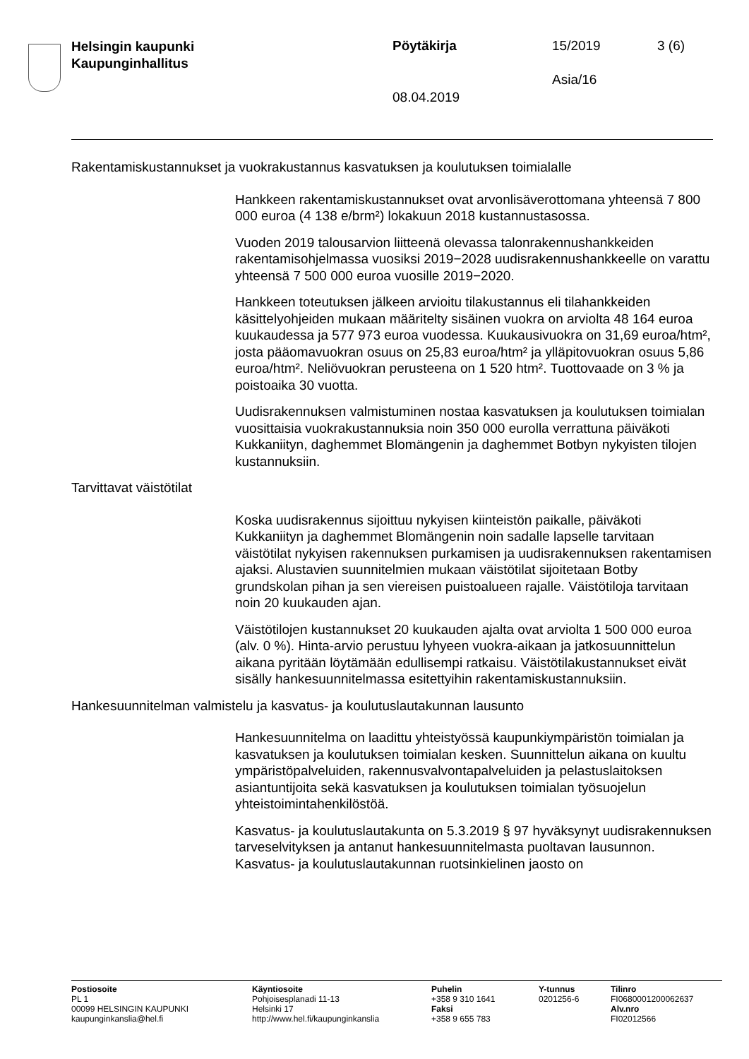Helsingin kaupunki
Kaupunginhallitus
Pöytäkirja 15/2019 3 (6)
Asia/16
08.04.2019
Rakentamiskustannukset ja vuokrakustannus kasvatuksen ja koulutuksen toimialalle
Hankkeen rakentamiskustannukset ovat arvonlisäverottomana yhteensä 7 800 000 euroa (4 138 e/brm²) lokakuun 2018 kustannustasossa.
Vuoden 2019 talousarvion liitteenä olevassa talonrakennushankkeiden rakentamisohjelmassa vuosiksi 2019−2028 uudisrakennushankkeelle on varattu yhteensä 7 500 000 euroa vuosille 2019−2020.
Hankkeen toteutuksen jälkeen arvioitu tilakustannus eli tilahankkeiden käsittelyohjeiden mukaan määritelty sisäinen vuokra on arviolta 48 164 euroa kuukaudessa ja 577 973 euroa vuodessa. Kuukausivuokra on 31,69 euroa/htm², josta pääomavuokran osuus on 25,83 euroa/htm² ja ylläpitovuokran osuus 5,86 euroa/htm². Neliövuokran perusteena on 1 520 htm². Tuottovaade on 3 % ja poistoaika 30 vuotta.
Uudisrakennuksen valmistuminen nostaa kasvatuksen ja koulutuksen toimialan vuosittaisia vuokrakustannuksia noin 350 000 eurolla verrattuna päiväkoti Kukkaniityn, daghemmet Blomängenin ja daghemmet Botbyn nykyisten tilojen kustannuksiin.
Tarvittavat väistötilat
Koska uudisrakennus sijoittuu nykyisen kiinteistön paikalle, päiväkoti Kukkaniityn ja daghemmet Blomängenin noin sadalle lapselle tarvitaan väistötilat nykyisen rakennuksen purkamisen ja uudisrakennuksen rakentamisen ajaksi. Alustavien suunnitelmien mukaan väistötilat sijoitetaan Botby grundskolan pihan ja sen viereisen puistoalueen rajalle. Väistötiloja tarvitaan noin 20 kuukauden ajan.
Väistötilojen kustannukset 20 kuukauden ajalta ovat arviolta 1 500 000 euroa (alv. 0 %). Hinta-arvio perustuu lyhyeen vuokra-aikaan ja jatkosuunnittelun aikana pyritään löytämään edullisempi ratkaisu. Väistötilakustannukset eivät sisälly hankesuunnitelmassa esitettyihin rakentamiskustannuksiin.
Hankesuunnitelman valmistelu ja kasvatus- ja koulutuslautakunnan lausunto
Hankesuunnitelma on laadittu yhteistyössä kaupunkiympäristön toimialan ja kasvatuksen ja koulutuksen toimialan kesken. Suunnittelun aikana on kuultu ympäristöpalveluiden, rakennusvalvontapalveluiden ja pelastuslaitoksen asiantuntijoita sekä kasvatuksen ja koulutuksen toimialan työsuojelun yhteistoimintahenkilöstöä.
Kasvatus- ja koulutuslautakunta on 5.3.2019 § 97 hyväksynyt uudisrakennuksen tarveselvityksen ja antanut hankesuunnitelmasta puoltavan lausunnon. Kasvatus- ja koulutuslautakunnan ruotsinkielinen jaosto on
Postiosoite
PL 1
00099 HELSINGIN KAUPUNKI
kaupunginkanslia@hel.fi
Käyntiosoite
Pohjoisesplanadi 11-13
Helsinki 17
http://www.hel.fi/kaupunginkanslia
Puhelin
+358 9 310 1641
Faksi
+358 9 655 783
Y-tunnus
0201256-6
Tilinro
FI0680001200062637
Alv.nro
FI02012566